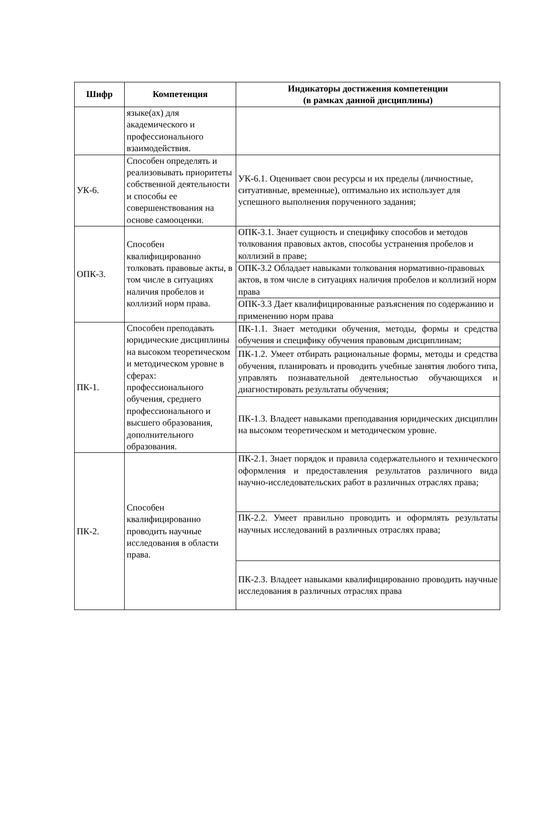| Шифр | Компетенция | Индикаторы достижения компетенции (в рамках данной дисциплины) |
| --- | --- | --- |
| | языке(ах) для академического и профессионального взаимодействия. | |
| УК-6. | Способен определять и реализовывать приоритеты собственной деятельности и способы ее совершенствования на основе самооценки. | УК-6.1. Оценивает свои ресурсы и их пределы (личностные, ситуативные, временные), оптимально их использует для успешного выполнения порученного задания; |
| ОПК-3. | Способен квалифицированно толковать правовые акты, в том числе в ситуациях наличия пробелов и коллизий норм права. | ОПК-3.1. Знает сущность и специфику способов и методов толкования правовых актов, способы устранения пробелов и коллизий в праве; |
| | | ОПК-3.2 Обладает навыками толкования нормативно-правовых актов, в том числе в ситуациях наличия пробелов и коллизий норм права |
| | | ОПК-3.3 Дает квалифицированные разъяснения по содержанию и применению норм права |
| ПК-1. | Способен преподавать юридические дисциплины на высоком теоретическом и методическом уровне в сферах: профессионального обучения, среднего профессионального и высшего образования, дополнительного образования. | ПК-1.1. Знает методики обучения, методы, формы и средства обучения и специфику обучения правовым дисциплинам; |
| | | ПК-1.2. Умеет отбирать рациональные формы, методы и средства обучения, планировать и проводить учебные занятия любого типа, управлять познавательной деятельностью обучающихся и диагностировать результаты обучения; |
| | | ПК-1.3. Владеет навыками преподавания юридических дисциплин на высоком теоретическом и методическом уровне. |
| ПК-2. | Способен квалифицированно проводить научные исследования в области права. | ПК-2.1. Знает порядок и правила содержательного и технического оформления и предоставления результатов различного вида научно-исследовательских работ в различных отраслях права; |
| | | ПК-2.2. Умеет правильно проводить и оформлять результаты научных исследований в различных отраслях права; |
| | | ПК-2.3. Владеет навыками квалифицированно проводить научные исследования в различных отраслях права |